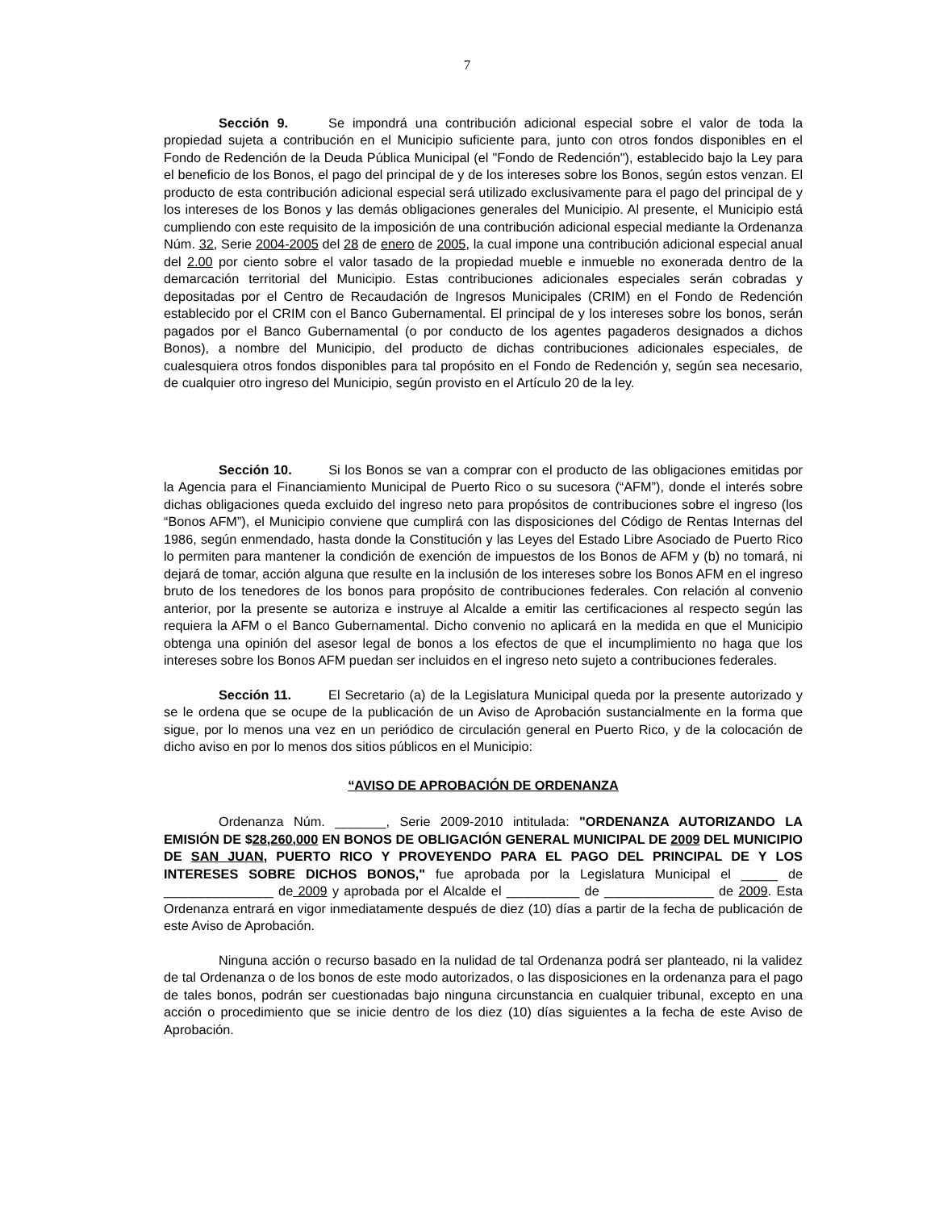7
Sección 9. Se impondrá una contribución adicional especial sobre el valor de toda la propiedad sujeta a contribución en el Municipio suficiente para, junto con otros fondos disponibles en el Fondo de Redención de la Deuda Pública Municipal (el "Fondo de Redención"), establecido bajo la Ley para el beneficio de los Bonos, el pago del principal de y de los intereses sobre los Bonos, según estos venzan. El producto de esta contribución adicional especial será utilizado exclusivamente para el pago del principal de y los intereses de los Bonos y las demás obligaciones generales del Municipio. Al presente, el Municipio está cumpliendo con este requisito de la imposición de una contribución adicional especial mediante la Ordenanza Núm. 32, Serie 2004-2005 del 28 de enero de 2005, la cual impone una contribución adicional especial anual del 2.00 por ciento sobre el valor tasado de la propiedad mueble e inmueble no exonerada dentro de la demarcación territorial del Municipio. Estas contribuciones adicionales especiales serán cobradas y depositadas por el Centro de Recaudación de Ingresos Municipales (CRIM) en el Fondo de Redención establecido por el CRIM con el Banco Gubernamental. El principal de y los intereses sobre los bonos, serán pagados por el Banco Gubernamental (o por conducto de los agentes pagaderos designados a dichos Bonos), a nombre del Municipio, del producto de dichas contribuciones adicionales especiales, de cualesquiera otros fondos disponibles para tal propósito en el Fondo de Redención y, según sea necesario, de cualquier otro ingreso del Municipio, según provisto en el Artículo 20 de la ley.
Sección 10. Si los Bonos se van a comprar con el producto de las obligaciones emitidas por la Agencia para el Financiamiento Municipal de Puerto Rico o su sucesora (“AFM”), donde el interés sobre dichas obligaciones queda excluido del ingreso neto para propósitos de contribuciones sobre el ingreso (los “Bonos AFM”), el Municipio conviene que cumplirá con las disposiciones del Código de Rentas Internas del 1986, según enmendado, hasta donde la Constitución y las Leyes del Estado Libre Asociado de Puerto Rico lo permiten para mantener la condición de exención de impuestos de los Bonos de AFM y (b) no tomará, ni dejará de tomar, acción alguna que resulte en la inclusión de los intereses sobre los Bonos AFM en el ingreso bruto de los tenedores de los bonos para propósito de contribuciones federales. Con relación al convenio anterior, por la presente se autoriza e instruye al Alcalde a emitir las certificaciones al respecto según las requiera la AFM o el Banco Gubernamental. Dicho convenio no aplicará en la medida en que el Municipio obtenga una opinión del asesor legal de bonos a los efectos de que el incumplimiento no haga que los intereses sobre los Bonos AFM puedan ser incluidos en el ingreso neto sujeto a contribuciones federales.
Sección 11. El Secretario (a) de la Legislatura Municipal queda por la presente autorizado y se le ordena que se ocupe de la publicación de un Aviso de Aprobación sustancialmente en la forma que sigue, por lo menos una vez en un periódico de circulación general en Puerto Rico, y de la colocación de dicho aviso en por lo menos dos sitios públicos en el Municipio:
“AVISO DE APROBACIÓN DE ORDENANZA
Ordenanza Núm. _______, Serie 2009-2010 intitulada: "ORDENANZA AUTORIZANDO LA EMISIÓN DE $28,260,000 EN BONOS DE OBLIGACIÓN GENERAL MUNICIPAL DE 2009 DEL MUNICIPIO DE SAN JUAN, PUERTO RICO Y PROVEYENDO PARA EL PAGO DEL PRINCIPAL DE Y LOS INTERESES SOBRE DICHOS BONOS," fue aprobada por la Legislatura Municipal el _____ de _______________ de 2009 y aprobada por el Alcalde el __________ de _______________ de 2009. Esta Ordenanza entrará en vigor inmediatamente después de diez (10) días a partir de la fecha de publicación de este Aviso de Aprobación.
Ninguna acción o recurso basado en la nulidad de tal Ordenanza podrá ser planteado, ni la validez de tal Ordenanza o de los bonos de este modo autorizados, o las disposiciones en la ordenanza para el pago de tales bonos, podrán ser cuestionadas bajo ninguna circunstancia en cualquier tribunal, excepto en una acción o procedimiento que se inicie dentro de los diez (10) días siguientes a la fecha de este Aviso de Aprobación.